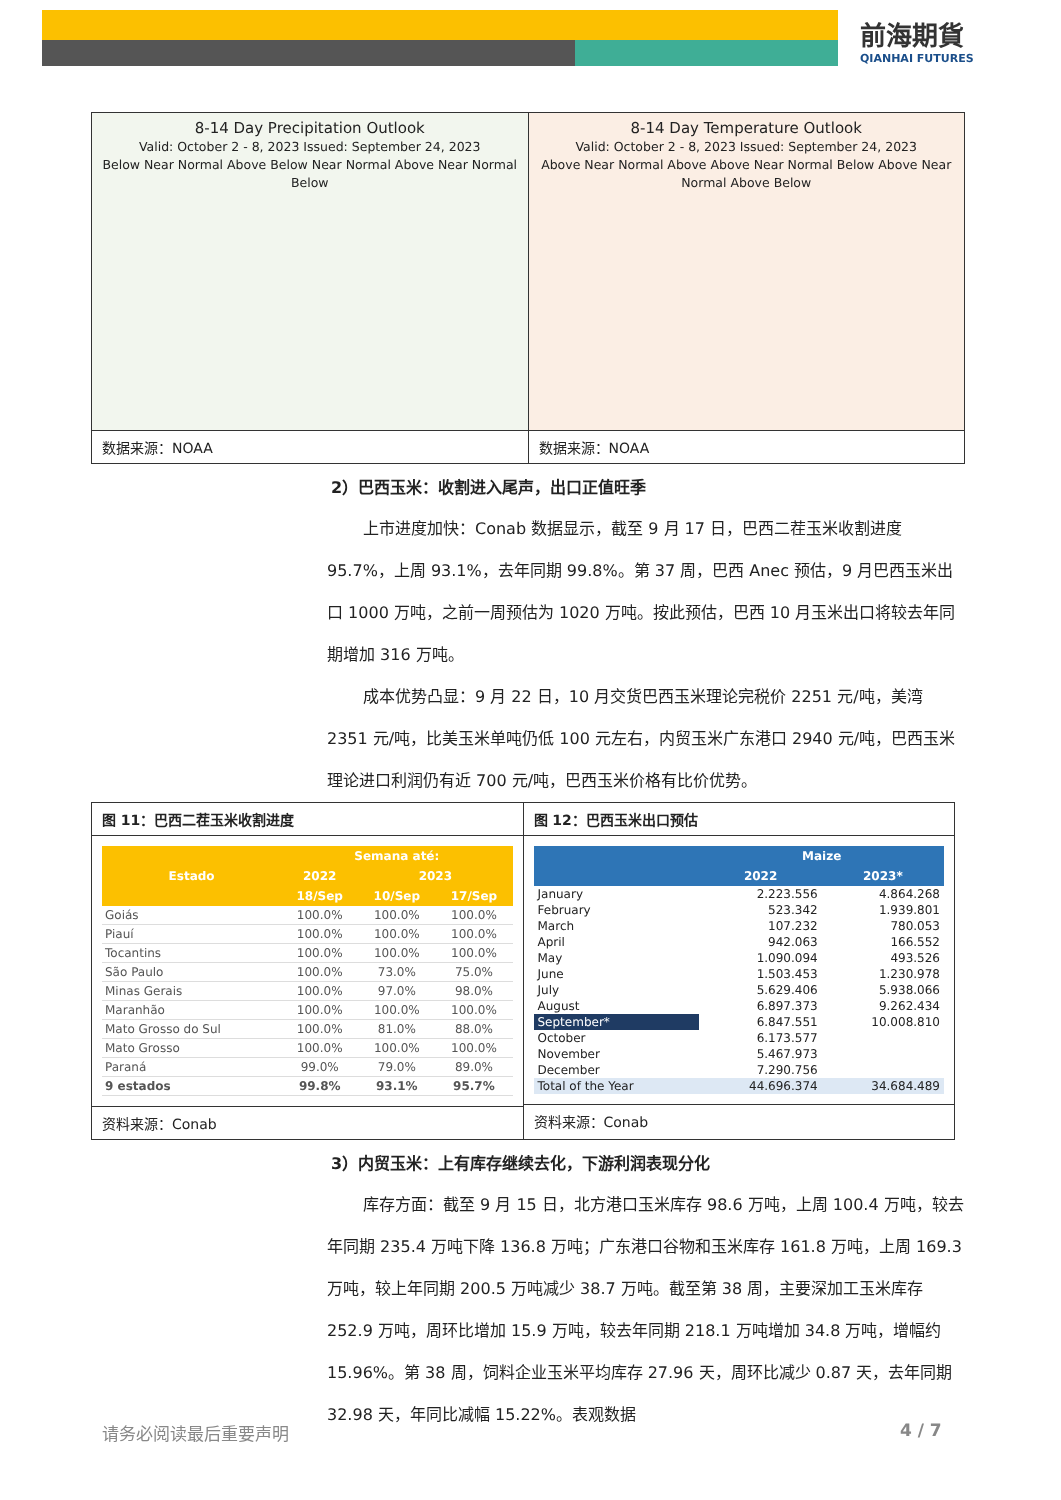前海期貨
QIANHAI FUTURES
8-14 Day Precipitation Outlook
Valid: October 2 - 8, 2023 Issued: September 24, 2023
Below Near Normal Above Below Near Normal Above Near Normal Below
数据来源：NOAA
8-14 Day Temperature Outlook
Valid: October 2 - 8, 2023 Issued: September 24, 2023
Above Near Normal Above Above Near Normal Below Above Near Normal Above Below
数据来源：NOAA
2）巴西玉米：收割进入尾声，出口正值旺季
上市进度加快：Conab 数据显示，截至 9 月 17 日，巴西二茬玉米收割进度 95.7%，上周 93.1%，去年同期 99.8%。第 37 周，巴西 Anec 预估，9 月巴西玉米出口 1000 万吨，之前一周预估为 1020 万吨。按此预估，巴西 10 月玉米出口将较去年同期增加 316 万吨。
成本优势凸显：9 月 22 日，10 月交货巴西玉米理论完税价 2251 元/吨，美湾 2351 元/吨，比美玉米单吨仍低 100 元左右，内贸玉米广东港口 2940 元/吨，巴西玉米理论进口利润仍有近 700 元/吨，巴西玉米价格有比价优势。
图 11：巴西二茬玉米收割进度
| Estado | Semana até: | | |
| --- | --- | --- | --- |
| | 2022 | 2023 | |
| | 18/Sep | 10/Sep | 17/Sep |
| Goiás | 100.0% | 100.0% | 100.0% |
| Piauí | 100.0% | 100.0% | 100.0% |
| Tocantins | 100.0% | 100.0% | 100.0% |
| São Paulo | 100.0% | 73.0% | 75.0% |
| Minas Gerais | 100.0% | 97.0% | 98.0% |
| Maranhão | 100.0% | 100.0% | 100.0% |
| Mato Grosso do Sul | 100.0% | 81.0% | 88.0% |
| Mato Grosso | 100.0% | 100.0% | 100.0% |
| Paraná | 99.0% | 79.0% | 89.0% |
| 9 estados | 99.8% | 93.1% | 95.7% |
资料来源：Conab
图 12：巴西玉米出口预估
| | Maize | |
| --- | --- | --- |
| | 2022 | 2023* |
| January | 2.223.556 | 4.864.268 |
| February | 523.342 | 1.939.801 |
| March | 107.232 | 780.053 |
| April | 942.063 | 166.552 |
| May | 1.090.094 | 493.526 |
| June | 1.503.453 | 1.230.978 |
| July | 5.629.406 | 5.938.066 |
| August | 6.897.373 | 9.262.434 |
| September* | 6.847.551 | 10.008.810 |
| October | 6.173.577 | |
| November | 5.467.973 | |
| December | 7.290.756 | |
| Total of the Year | 44.696.374 | 34.684.489 |
资料来源：Conab
3）内贸玉米：上有库存继续去化，下游利润表现分化
库存方面：截至 9 月 15 日，北方港口玉米库存 98.6 万吨，上周 100.4 万吨，较去年同期 235.4 万吨下降 136.8 万吨；广东港口谷物和玉米库存 161.8 万吨，上周 169.3 万吨，较上年同期 200.5 万吨减少 38.7 万吨。截至第 38 周，主要深加工玉米库存 252.9 万吨，周环比增加 15.9 万吨，较去年同期 218.1 万吨增加 34.8 万吨，增幅约 15.96%。第 38 周，饲料企业玉米平均库存 27.96 天，周环比减少 0.87 天，去年同期 32.98 天，年同比减幅 15.22%。表观数据
请务必阅读最后重要声明 4 / 7